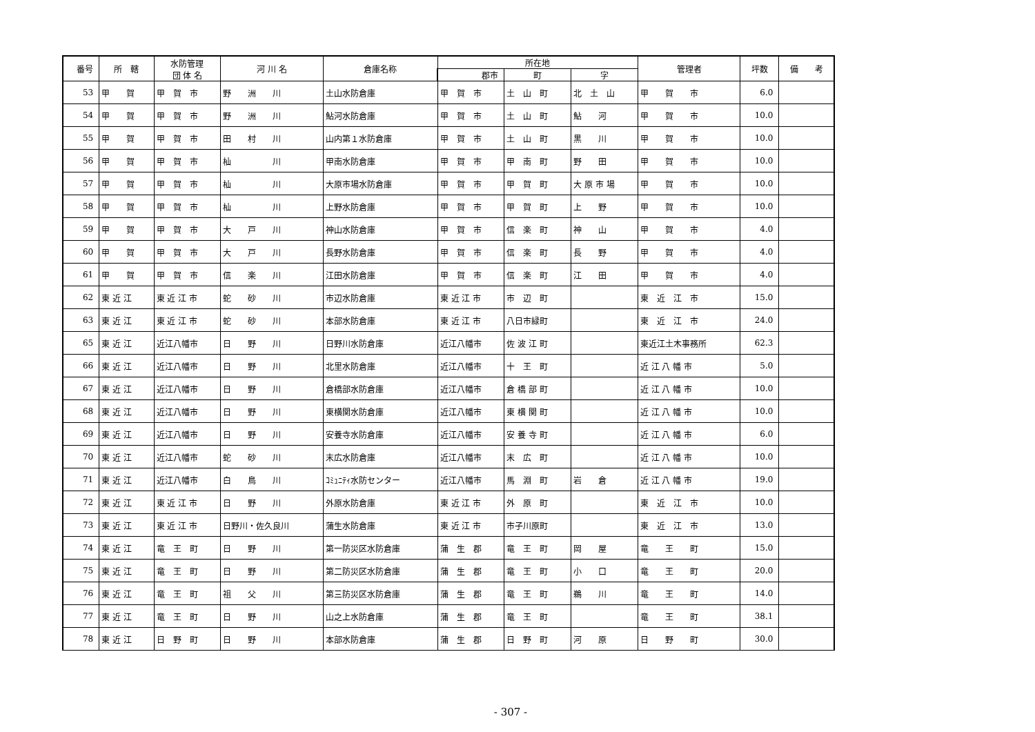| 番号 | 所 轄 | 水防管理 団 体 名 | 河 川 名 | 倉庫名称 | 所在地 | | | 管理者 | 坪数 | 備 考 |
| --- | --- | --- | --- | --- | --- | --- | --- | --- | --- | --- |
| | | | | | 郡市 | 町 | 字 | | | |
| 53 | 甲 賀 | 甲 賀 市 | 野 洲 川 | 土山水防倉庫 | 甲 賀 市 | 土 山 町 | 北 土 山 | 甲 賀 市 | 6.0 | |
| 54 | 甲 賀 | 甲 賀 市 | 野 洲 川 | 鮎河水防倉庫 | 甲 賀 市 | 土 山 町 | 鮎 河 | 甲 賀 市 | 10.0 | |
| 55 | 甲 賀 | 甲 賀 市 | 田 村 川 | 山内第１水防倉庫 | 甲 賀 市 | 土 山 町 | 黒 川 | 甲 賀 市 | 10.0 | |
| 56 | 甲 賀 | 甲 賀 市 | 杣 川 | 甲南水防倉庫 | 甲 賀 市 | 甲 南 町 | 野 田 | 甲 賀 市 | 10.0 | |
| 57 | 甲 賀 | 甲 賀 市 | 杣 川 | 大原市場水防倉庫 | 甲 賀 市 | 甲 賀 町 | 大 原 市 場 | 甲 賀 市 | 10.0 | |
| 58 | 甲 賀 | 甲 賀 市 | 杣 川 | 上野水防倉庫 | 甲 賀 市 | 甲 賀 町 | 上 野 | 甲 賀 市 | 10.0 | |
| 59 | 甲 賀 | 甲 賀 市 | 大 戸 川 | 神山水防倉庫 | 甲 賀 市 | 信 楽 町 | 神 山 | 甲 賀 市 | 4.0 | |
| 60 | 甲 賀 | 甲 賀 市 | 大 戸 川 | 長野水防倉庫 | 甲 賀 市 | 信 楽 町 | 長 野 | 甲 賀 市 | 4.0 | |
| 61 | 甲 賀 | 甲 賀 市 | 信 楽 川 | 江田水防倉庫 | 甲 賀 市 | 信 楽 町 | 江 田 | 甲 賀 市 | 4.0 | |
| 62 | 東 近 江 | 東 近 江 市 | 蛇 砂 川 | 市辺水防倉庫 | 東 近 江 市 | 市 辺 町 | | 東 近 江 市 | 15.0 | |
| 63 | 東 近 江 | 東 近 江 市 | 蛇 砂 川 | 本部水防倉庫 | 東 近 江 市 | 八日市緑町 | | 東 近 江 市 | 24.0 | |
| 65 | 東 近 江 | 近江八幡市 | 日 野 川 | 日野川水防倉庫 | 近江八幡市 | 佐 波 江 町 | | 東近江土木事務所 | 62.3 | |
| 66 | 東 近 江 | 近江八幡市 | 日 野 川 | 北里水防倉庫 | 近江八幡市 | 十 王 町 | | 近 江 八 幡 市 | 5.0 | |
| 67 | 東 近 江 | 近江八幡市 | 日 野 川 | 倉橋部水防倉庫 | 近江八幡市 | 倉 橋 部 町 | | 近 江 八 幡 市 | 10.0 | |
| 68 | 東 近 江 | 近江八幡市 | 日 野 川 | 東横関水防倉庫 | 近江八幡市 | 東 横 関 町 | | 近 江 八 幡 市 | 10.0 | |
| 69 | 東 近 江 | 近江八幡市 | 日 野 川 | 安養寺水防倉庫 | 近江八幡市 | 安 養 寺 町 | | 近 江 八 幡 市 | 6.0 | |
| 70 | 東 近 江 | 近江八幡市 | 蛇 砂 川 | 末広水防倉庫 | 近江八幡市 | 末 広 町 | | 近 江 八 幡 市 | 10.0 | |
| 71 | 東 近 江 | 近江八幡市 | 白 鳥 川 | ｺﾐｭﾆﾃｨ水防センター | 近江八幡市 | 馬 淵 町 | 岩 倉 | 近 江 八 幡 市 | 19.0 | |
| 72 | 東 近 江 | 東 近 江 市 | 日 野 川 | 外原水防倉庫 | 東 近 江 市 | 外 原 町 | | 東 近 江 市 | 10.0 | |
| 73 | 東 近 江 | 東 近 江 市 | 日野川・佐久良川 | 蒲生水防倉庫 | 東 近 江 市 | 市子川原町 | | 東 近 江 市 | 13.0 | |
| 74 | 東 近 江 | 竜 王 町 | 日 野 川 | 第一防災区水防倉庫 | 蒲 生 郡 | 竜 王 町 | 岡 屋 | 竜 王 町 | 15.0 | |
| 75 | 東 近 江 | 竜 王 町 | 日 野 川 | 第二防災区水防倉庫 | 蒲 生 郡 | 竜 王 町 | 小 口 | 竜 王 町 | 20.0 | |
| 76 | 東 近 江 | 竜 王 町 | 祖 父 川 | 第三防災区水防倉庫 | 蒲 生 郡 | 竜 王 町 | 鵜 川 | 竜 王 町 | 14.0 | |
| 77 | 東 近 江 | 竜 王 町 | 日 野 川 | 山之上水防倉庫 | 蒲 生 郡 | 竜 王 町 | | 竜 王 町 | 38.1 | |
| 78 | 東 近 江 | 日 野 町 | 日 野 川 | 本部水防倉庫 | 蒲 生 郡 | 日 野 町 | 河 原 | 日 野 町 | 30.0 | |
- 307 -